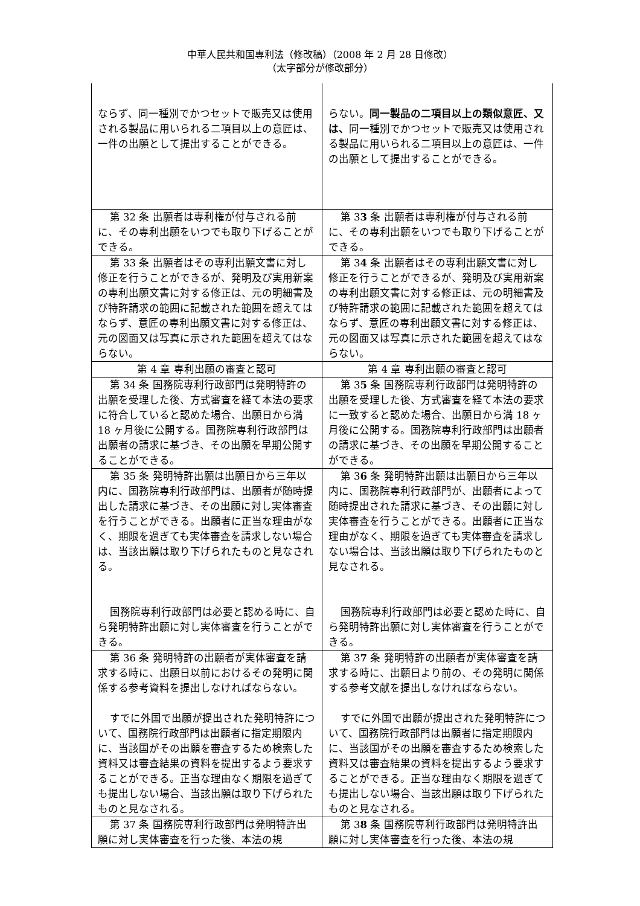中華人民共和国専利法（修改稿）（2008 年 2 月 28 日修改）
（太字部分が修改部分）
| ならず、同一種別でかつセットで販売又は使用される製品に用いられる二項目以上の意匠は、一件の出願として提出することができる。 | らない。 同一製品の二項目以上の類似意匠、又は、 同一種別でかつセットで販売又は使用される製品に用いられる二項目以上の意匠は、一件の出願として提出することができる。 |
| 第 32 条 出願者は専利権が付与される前に、その専利出願をいつでも取り下げることができる。 | 第 3 3 条 出願者は専利権が付与される前に、その専利出願をいつでも取り下げることができる。 |
| 第 33 条 出願者はその専利出願文書に対し修正を行うことができるが、発明及び実用新案の専利出願文書に対する修正は、元の明細書及び特許請求の範囲に記載された範囲を超えてはならず、意匠の専利出願文書に対する修正は、元の図面又は写真に示された範囲を超えてはならない。 | 第 3 4 条 出願者はその専利出願文書に対し修正を行うことができるが、発明及び実用新案の専利出願文書に対する修正は、元の明細書及び特許請求の範囲に記載された範囲を超えてはならず、意匠の専利出願文書に対する修正は、元の図面又は写真に示された範囲を超えてはならない。 |
| 第 4 章 専利出願の審査と認可 | 第 4 章 専利出願の審査と認可 |
| 第 34 条 国務院専利行政部門は発明特許の出願を受理した後、方式審査を経て本法の要求に符合していると認めた場合、出願日から満 18 ヶ月後に公開する。国務院専利行政部門は出願者の請求に基づき、その出願を早期公開することができる。 | 第 3 5 条 国務院専利行政部門は発明特許の出願を受理した後、方式審査を経て本法の要求に一致すると認めた場合、出願日から満 18 ヶ月後に公開する。国務院専利行政部門は出願者の請求に基づき、その出願を早期公開することができる。 |
| 第 35 条 発明特許出願は出願日から三年以内に、国務院専利行政部門は、出願者が随時提出した請求に基づき、その出願に対し実体審査を行うことができる。出願者に正当な理由がなく、期限を過ぎても実体審査を請求しない場合は、当該出願は取り下げられたものと見なされる。 国務院専利行政部門は必要と認める時に、自ら発明特許出願に対し実体審査を行うことができる。 | 第 3 6 条 発明特許出願は出願日から三年以内に、国務院専利行政部門が、出願者によって随時提出された請求に基づき、その出願に対し実体審査を行うことができる。出願者に正当な理由がなく、期限を過ぎても実体審査を請求しない場合は、当該出願は取り下げられたものと見なされる。 国務院専利行政部門は必要と認めた時に、自ら発明特許出願に対し実体審査を行うことができる。 |
| 第 36 条 発明特許の出願者が実体審査を請求する時に、出願日以前におけるその発明に関係する参考資料を提出しなければならない。 すでに外国で出願が提出された発明特許について、国務院行政部門は出願者に指定期限内に、当該国がその出願を審査するため検索した資料又は審査結果の資料を提出するよう要求することができる。正当な理由なく期限を過ぎても提出しない場合、当該出願は取り下げられたものと見なされる。 | 第 3 7 条 発明特許の出願者が実体審査を請求する時に、出願日より前の、その発明に関係する参考文献を提出しなければならない。 すでに外国で出願が提出された発明特許について、国務院行政部門は出願者に指定期限内に、当該国がその出願を審査するため検索した資料又は審査結果の資料を提出するよう要求することができる。正当な理由なく期限を過ぎても提出しない場合、当該出願は取り下げられたものと見なされる。 |
| 第 37 条 国務院専利行政部門は発明特許出願に対し実体審査を行った後、本法の規 | 第 3 8 条 国務院専利行政部門は発明特許出願に対し実体審査を行った後、本法の規 |